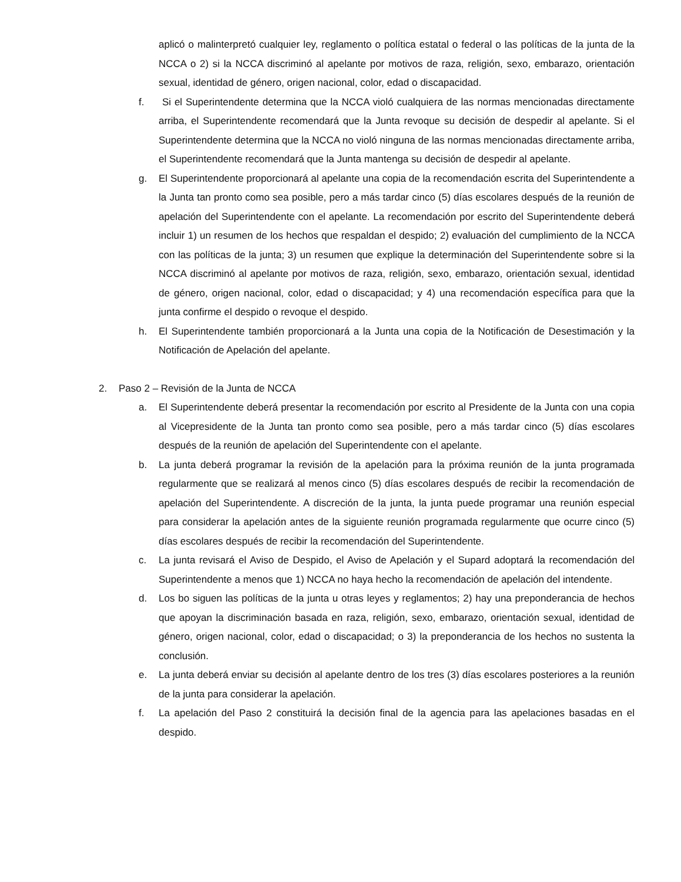aplicó o malinterpretó cualquier ley, reglamento o política estatal o federal o las políticas de la junta de la NCCA o 2) si la NCCA discriminó al apelante por motivos de raza, religión, sexo, embarazo, orientación sexual, identidad de género, origen nacional, color, edad o discapacidad.
f. Si el Superintendente determina que la NCCA violó cualquiera de las normas mencionadas directamente arriba, el Superintendente recomendará que la Junta revoque su decisión de despedir al apelante. Si el Superintendente determina que la NCCA no violó ninguna de las normas mencionadas directamente arriba, el Superintendente recomendará que la Junta mantenga su decisión de despedir al apelante.
g. El Superintendente proporcionará al apelante una copia de la recomendación escrita del Superintendente a la Junta tan pronto como sea posible, pero a más tardar cinco (5) días escolares después de la reunión de apelación del Superintendente con el apelante. La recomendación por escrito del Superintendente deberá incluir 1) un resumen de los hechos que respaldan el despido; 2) evaluación del cumplimiento de la NCCA con las políticas de la junta; 3) un resumen que explique la determinación del Superintendente sobre si la NCCA discriminó al apelante por motivos de raza, religión, sexo, embarazo, orientación sexual, identidad de género, origen nacional, color, edad o discapacidad; y 4) una recomendación específica para que la junta confirme el despido o revoque el despido.
h. El Superintendente también proporcionará a la Junta una copia de la Notificación de Desestimación y la Notificación de Apelación del apelante.
2. Paso 2 – Revisión de la Junta de NCCA
a. El Superintendente deberá presentar la recomendación por escrito al Presidente de la Junta con una copia al Vicepresidente de la Junta tan pronto como sea posible, pero a más tardar cinco (5) días escolares después de la reunión de apelación del Superintendente con el apelante.
b. La junta deberá programar la revisión de la apelación para la próxima reunión de la junta programada regularmente que se realizará al menos cinco (5) días escolares después de recibir la recomendación de apelación del Superintendente. A discreción de la junta, la junta puede programar una reunión especial para considerar la apelación antes de la siguiente reunión programada regularmente que ocurre cinco (5) días escolares después de recibir la recomendación del Superintendente.
c. La junta revisará el Aviso de Despido, el Aviso de Apelación y el Supard adoptará la recomendación del Superintendente a menos que 1) NCCA no haya hecho la recomendación de apelación del intendente.
d. Los bo siguen las políticas de la junta u otras leyes y reglamentos; 2) hay una preponderancia de hechos que apoyan la discriminación basada en raza, religión, sexo, embarazo, orientación sexual, identidad de género, origen nacional, color, edad o discapacidad; o 3) la preponderancia de los hechos no sustenta la conclusión.
e. La junta deberá enviar su decisión al apelante dentro de los tres (3) días escolares posteriores a la reunión de la junta para considerar la apelación.
f. La apelación del Paso 2 constituirá la decisión final de la agencia para las apelaciones basadas en el despido.